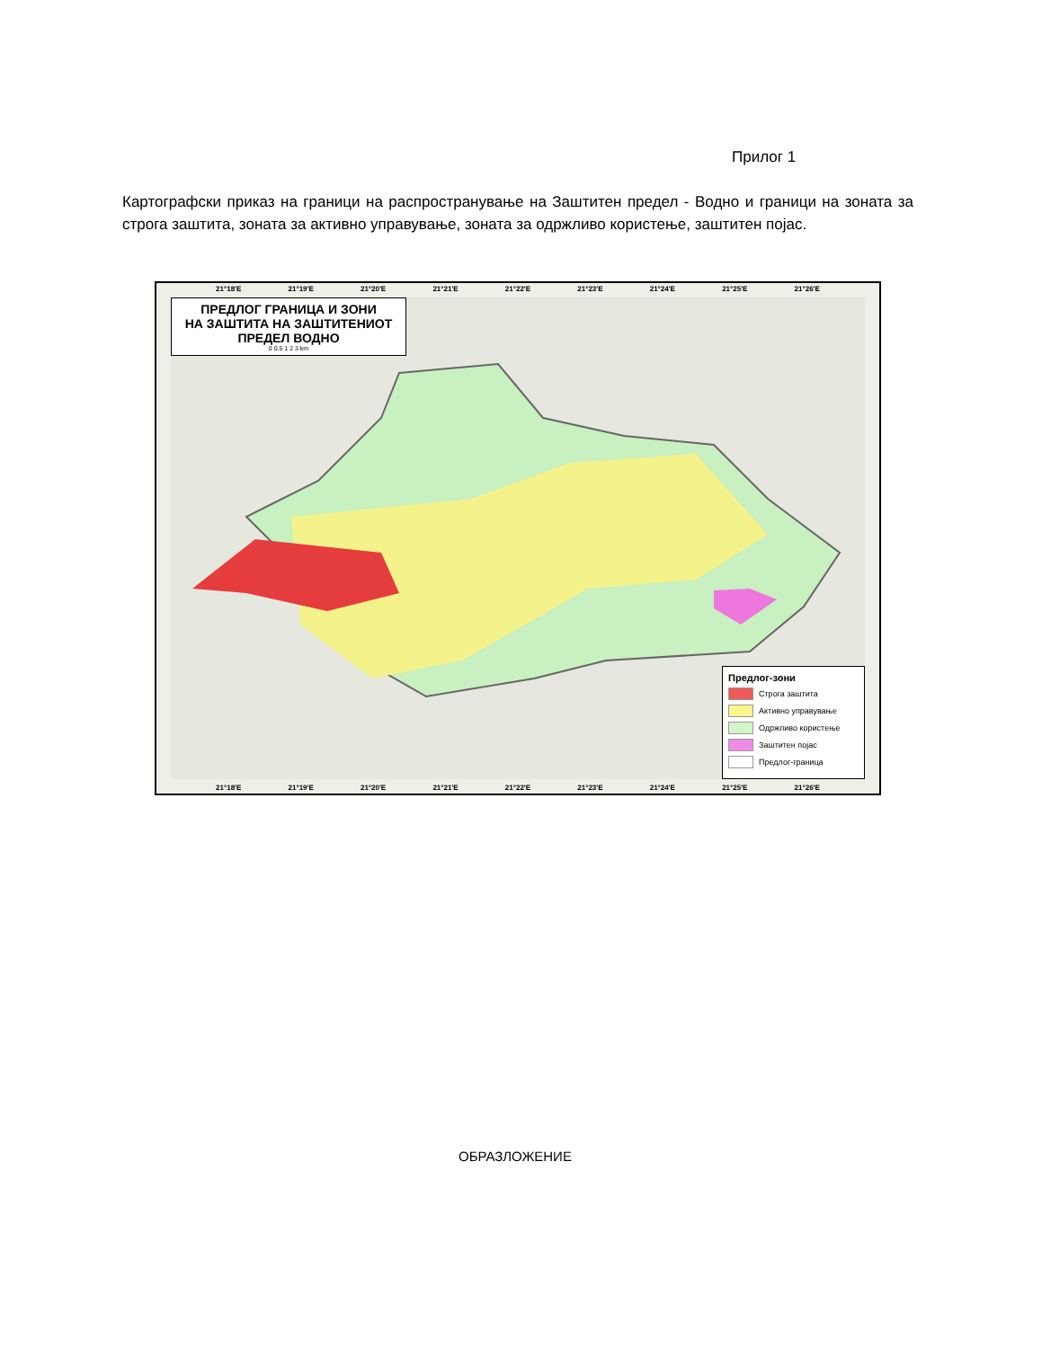Прилог 1
Картографски приказ на граници на распространување на Заштитен предел - Водно и граници на зоната за строга заштита, зоната за активно управување, зоната за одржливо користење, заштитен појас.
21°18'E 21°19'E 21°20'E 21°21'E 21°22'E 21°23'E 21°24'E 21°25'E 21°26'E
ПРЕДЛОГ ГРАНИЦА И ЗОНИ
НА ЗАШТИТА НА ЗАШТИТЕНИОТ
ПРЕДЕЛ ВОДНО
0 0.5 1 2 3 km
Предлог-зони
Строга заштита
Активно управување
Одржливо користење
Заштитен појас
Предлог-граница
21°18'E 21°19'E 21°20'E 21°21'E 21°22'E 21°23'E 21°24'E 21°25'E 21°26'E
ОБРАЗЛОЖЕНИЕ